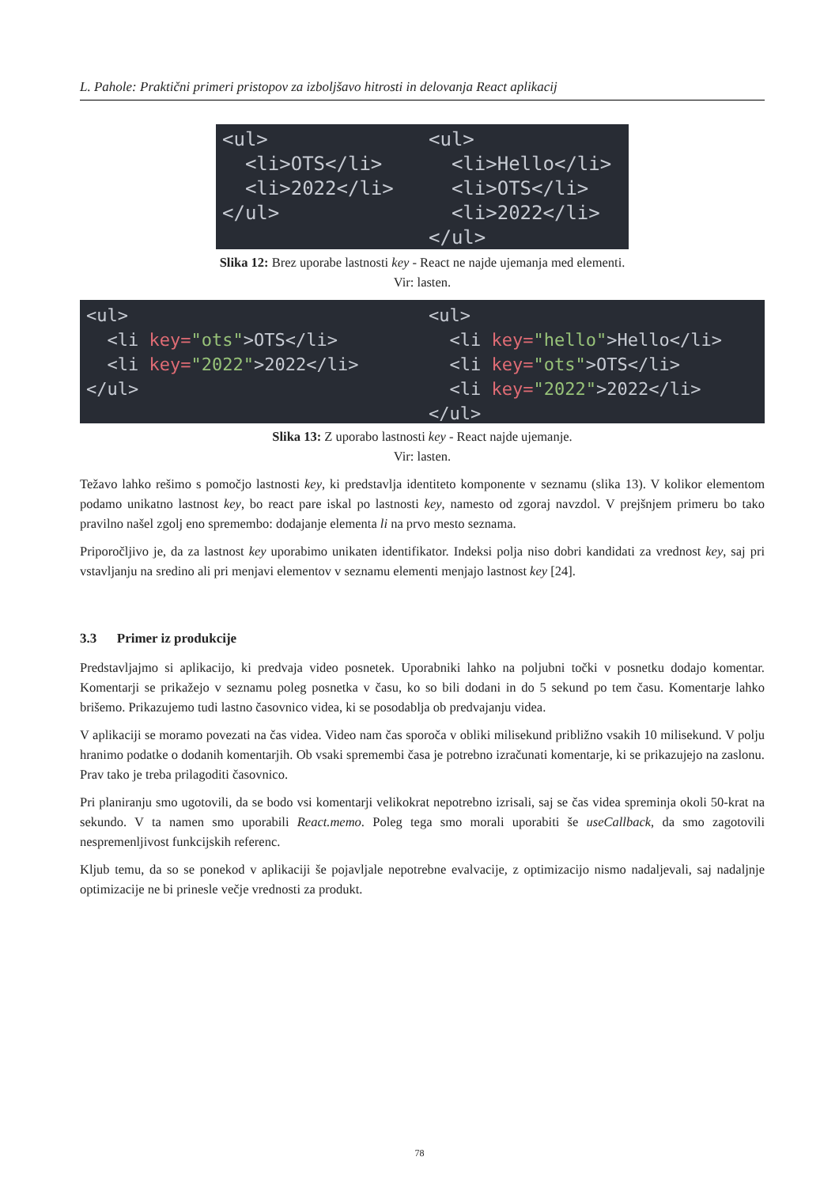L. Pahole: Praktični primeri pristopov za izboljšavo hitrosti in delovanja React aplikacij
<ul> <li>OTS</li> <li>2022</li> </ul>
<ul> <li>Hello</li> <li>OTS</li> <li>2022</li> </ul>
Slika 12: Brez uporabe lastnosti key - React ne najde ujemanja med elementi.
Vir: lasten.
<ul> <li key="ots">OTS</li> <li key="2022">2022</li> </ul>
<ul> <li key="hello">Hello</li> <li key="ots">OTS</li> <li key="2022">2022</li> </ul>
Slika 13: Z uporabo lastnosti key - React najde ujemanje.
Vir: lasten.
Težavo lahko rešimo s pomočjo lastnosti key, ki predstavlja identiteto komponente v seznamu (slika 13). V kolikor elementom podamo unikatno lastnost key, bo react pare iskal po lastnosti key, namesto od zgoraj navzdol. V prejšnjem primeru bo tako pravilno našel zgolj eno spremembo: dodajanje elementa li na prvo mesto seznama.
Priporočljivo je, da za lastnost key uporabimo unikaten identifikator. Indeksi polja niso dobri kandidati za vrednost key, saj pri vstavljanju na sredino ali pri menjavi elementov v seznamu elementi menjajo lastnost key [24].
3.3 Primer iz produkcije
Predstavljajmo si aplikacijo, ki predvaja video posnetek. Uporabniki lahko na poljubni točki v posnetku dodajo komentar. Komentarji se prikažejo v seznamu poleg posnetka v času, ko so bili dodani in do 5 sekund po tem času. Komentarje lahko brišemo. Prikazujemo tudi lastno časovnico videa, ki se posodablja ob predvajanju videa.
V aplikaciji se moramo povezati na čas videa. Video nam čas sporoča v obliki milisekund približno vsakih 10 milisekund. V polju hranimo podatke o dodanih komentarjih. Ob vsaki spremembi časa je potrebno izračunati komentarje, ki se prikazujejo na zaslonu. Prav tako je treba prilagoditi časovnico.
Pri planiranju smo ugotovili, da se bodo vsi komentarji velikokrat nepotrebno izrisali, saj se čas videa spreminja okoli 50-krat na sekundo. V ta namen smo uporabili React.memo. Poleg tega smo morali uporabiti še useCallback, da smo zagotovili nespremenljivost funkcijskih referenc.
Kljub temu, da so se ponekod v aplikaciji še pojavljale nepotrebne evalvacije, z optimizacijo nismo nadaljevali, saj nadaljnje optimizacije ne bi prinesle večje vrednosti za produkt.
78